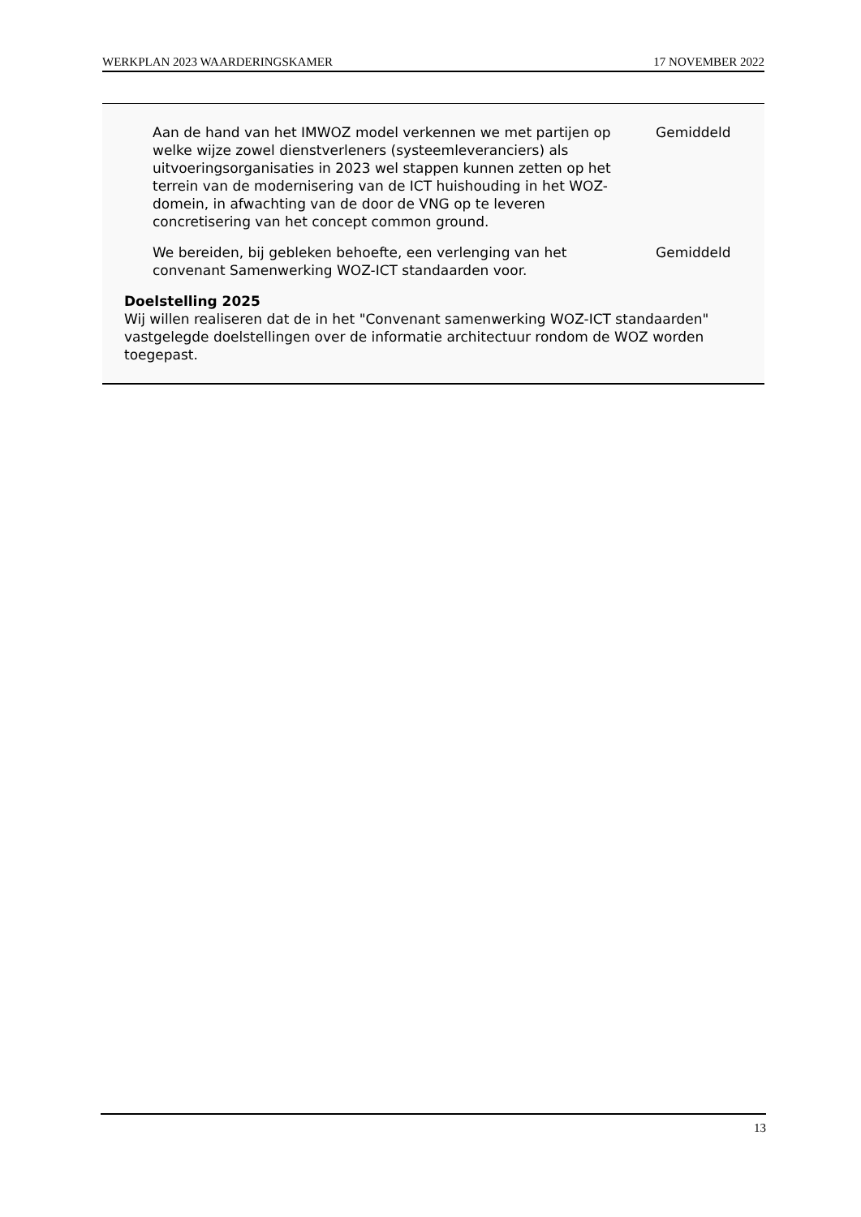WERKPLAN 2023 WAARDERINGSKAMER 17 NOVEMBER 2022
Aan de hand van het IMWOZ model verkennen we met partijen op welke wijze zowel dienstverleners (systeemleveranciers) als uitvoeringsorganisaties in 2023 wel stappen kunnen zetten op het terrein van de modernisering van de ICT huishouding in het WOZ-domein, in afwachting van de door de VNG op te leveren concretisering van het concept common ground.
Gemiddeld
We bereiden, bij gebleken behoefte, een verlenging van het convenant Samenwerking WOZ-ICT standaarden voor.
Gemiddeld
Doelstelling 2025
Wij willen realiseren dat de in het "Convenant samenwerking WOZ-ICT standaarden" vastgelegde doelstellingen over de informatie architectuur rondom de WOZ worden toegepast.
13